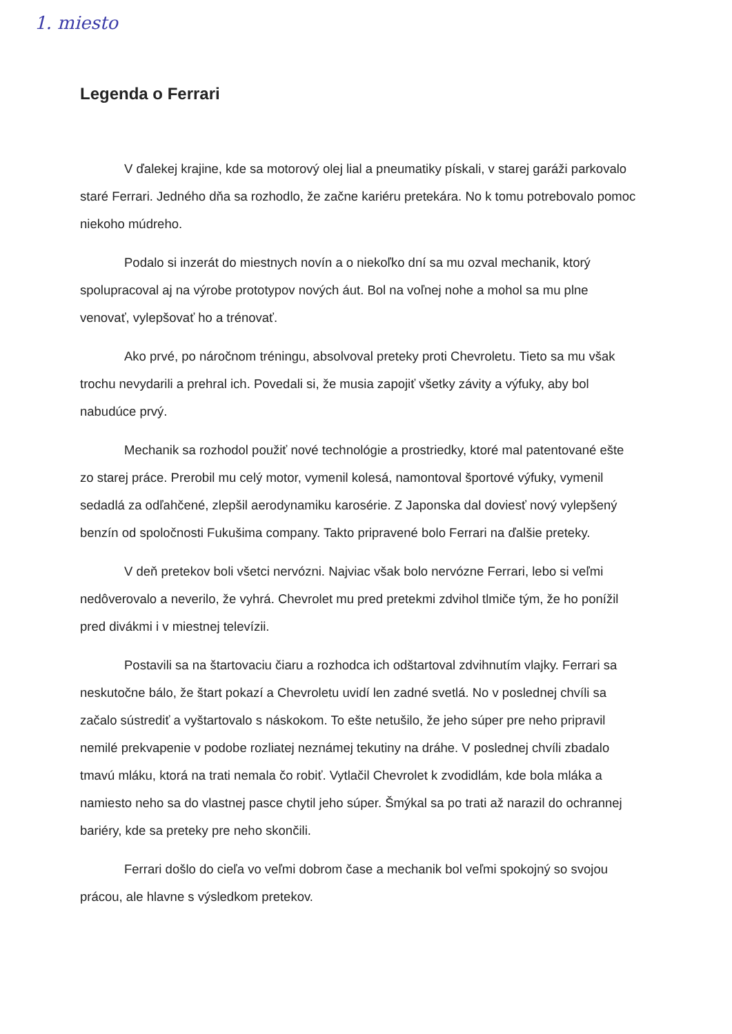1. miesto
Legenda o Ferrari
V ďalekej krajine, kde sa motorový olej lial a pneumatiky pískali, v starej garáži parkovalo staré Ferrari. Jedného dňa sa rozhodlo, že začne kariéru pretekára. No k tomu potrebovalo pomoc niekoho múdreho.
Podalo si inzerát do miestnych novín a o niekoľko dní sa mu ozval mechanik, ktorý spolupracoval aj na výrobe prototypov nových áut. Bol na voľnej nohe a mohol sa mu plne venovať, vylepšovať ho a trénovať.
Ako prvé, po náročnom tréningu, absolvoval preteky proti Chevroletu. Tieto sa mu však trochu nevydarili a prehral ich. Povedali si, že musia zapojiť všetky závity a výfuky, aby bol nabudúce prvý.
Mechanik sa rozhodol použiť nové technológie a prostriedky, ktoré mal patentované ešte zo starej práce. Prerobil mu celý motor, vymenil kolesá, namontoval športové výfuky, vymenil sedadlá za odľahčené, zlepšil aerodynamiku karosérie. Z Japonska dal doviesť nový vylepšený benzín od spoločnosti Fukušima company. Takto pripravené bolo Ferrari na ďalšie preteky.
V deň pretekov boli všetci nervózni. Najviac však bolo nervózne Ferrari, lebo si veľmi nedôverovalo a neverilo, že vyhrá. Chevrolet mu pred pretekmi zdvihol tlmiče tým, že ho ponížil pred divákmi i v miestnej televízii.
Postavili sa na štartovaciu čiaru a rozhodca ich odštartoval zdvihnutím vlajky. Ferrari sa neskutočne bálo, že štart pokazí a Chevroletu uvidí len zadné svetlá. No v poslednej chvíli sa začalo sústrediť a vyštartovalo s náskokom. To ešte netušilo, že jeho súper pre neho pripravil nemilé prekvapenie v podobe rozliatej neznámej tekutiny na dráhe. V poslednej chvíli zbadalo tmavú mláku, ktorá na trati nemala čo robiť. Vytlačil Chevrolet k zvodidlám, kde bola mláka a namiesto neho sa do vlastnej pasce chytil jeho súper. Šmýkal sa po trati až narazil do ochrannej bariéry, kde sa preteky pre neho skončili.
Ferrari došlo do cieľa vo veľmi dobrom čase a mechanik bol veľmi spokojný so svojou prácou, ale hlavne s výsledkom pretekov.